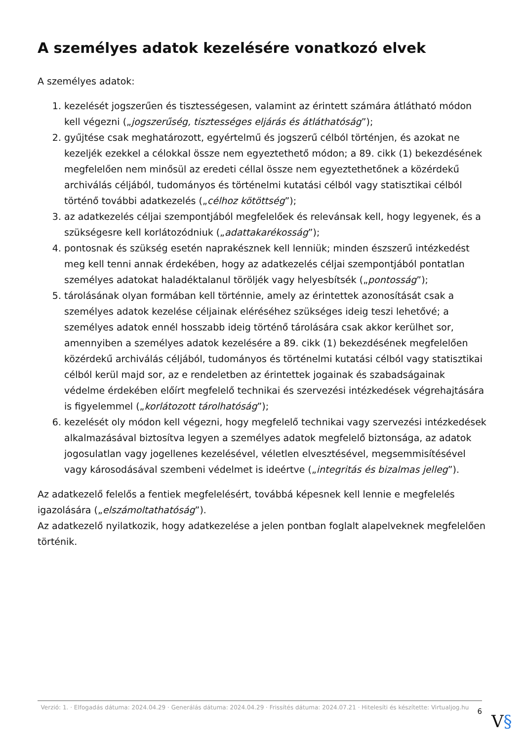A személyes adatok kezelésére vonatkozó elvek
A személyes adatok:
1. kezelését jogszerűen és tisztességesen, valamint az érintett számára átlátható módon kell végezni („jogszerűség, tisztességes eljárás és átláthatóság”);
2. gyűjtése csak meghatározott, egyértelmű és jogszerű célból történjen, és azokat ne kezeljék ezekkel a célokkal össze nem egyeztethető módon; a 89. cikk (1) bekezdésének megfelelően nem minősül az eredeti céllal össze nem egyeztethetőnek a közérdekű archiválás céljából, tudományos és történelmi kutatási célból vagy statisztikai célból történő további adatkezelés („célhoz kötöttség”);
3. az adatkezelés céljai szempontjából megfelelőek és relevánsak kell, hogy legyenek, és a szükségesre kell korlátozódniuk („adattakarékosság”);
4. pontosnak és szükség esetén naprakésznek kell lenniük; minden észszerű intézkedést meg kell tenni annak érdekében, hogy az adatkezelés céljai szempontjából pontatlan személyes adatokat haladéktalanul töröljék vagy helyesbítsék („pontosság”);
5. tárolásának olyan formában kell történnie, amely az érintettek azonosítását csak a személyes adatok kezelése céljainak eléréséhez szükséges ideig teszi lehetővé; a személyes adatok ennél hosszabb ideig történő tárolására csak akkor kerülhet sor, amennyiben a személyes adatok kezelésére a 89. cikk (1) bekezdésének megfelelően közérdekű archiválás céljából, tudományos és történelmi kutatási célból vagy statisztikai célból kerül majd sor, az e rendeletben az érintettek jogainak és szabadságainak védelme érdekében előírt megfelelő technikai és szervezési intézkedések végrehajtására is figyelemmel („korlátozott tárolhatóság”);
6. kezelését oly módon kell végezni, hogy megfelelő technikai vagy szervezési intézkedések alkalmazásával biztosítva legyen a személyes adatok megfelelő biztonsága, az adatok jogosulatlan vagy jogellenes kezelésével, véletlen elvesztésével, megsemmisítésével vagy károsodásával szembeni védelmet is ideértve („integritás és bizalmas jelleg”).
Az adatkezelő felelős a fentiek megfelelésért, továbbá képesnek kell lennie e megfelelés igazolására („elszámoltathatóság”).
Az adatkezelő nyilatkozik, hogy adatkezelése a jelen pontban foglalt alapelveknek megfelelően történik.
Verzió: 1. · Elfogadás dátuma: 2024.04.29 · Generálás dátuma: 2024.04.29 · Frissítés dátuma: 2024.07.21 · Hitelesíti és készítette: Virtualjog.hu
6
V§